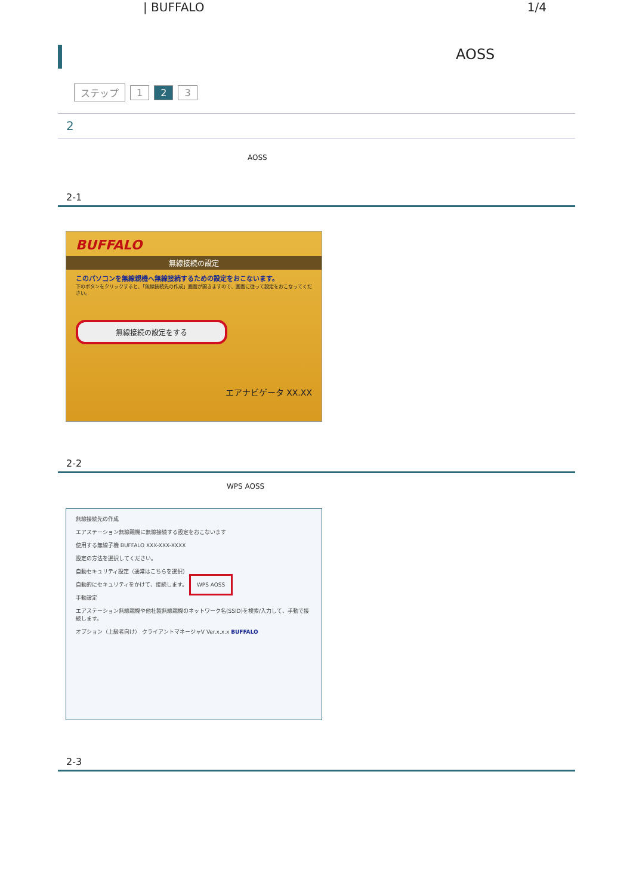| BUFFALO 1/4
AOSS
ステップ 1 2 3
2
AOSS
2-1
BUFFALO
無線接続の設定
このパソコンを無線親機へ無線接続するための設定をおこないます。
下のボタンをクリックすると、「無線接続先の作成」画面が開きますので、画面に従って設定をおこなってください。
無線接続の設定をする
エアナビゲータ XX.XX
2-2
WPS AOSS
無線接続先の作成
エアステーション無線親機に無線接続する設定をおこないます
使用する無線子機 BUFFALO XXX-XXX-XXXX
設定の方法を選択してください。
自動セキュリティ設定（通常はこちらを選択）
自動的にセキュリティをかけて、接続します。 WPS AOSS
手動設定
エアステーション無線親機や他社製無線親機のネットワーク名(SSID)を検索/入力して、手動で接続します。
オプション（上級者向け） クライアントマネージャV Ver.x.x.x BUFFALO
2-3